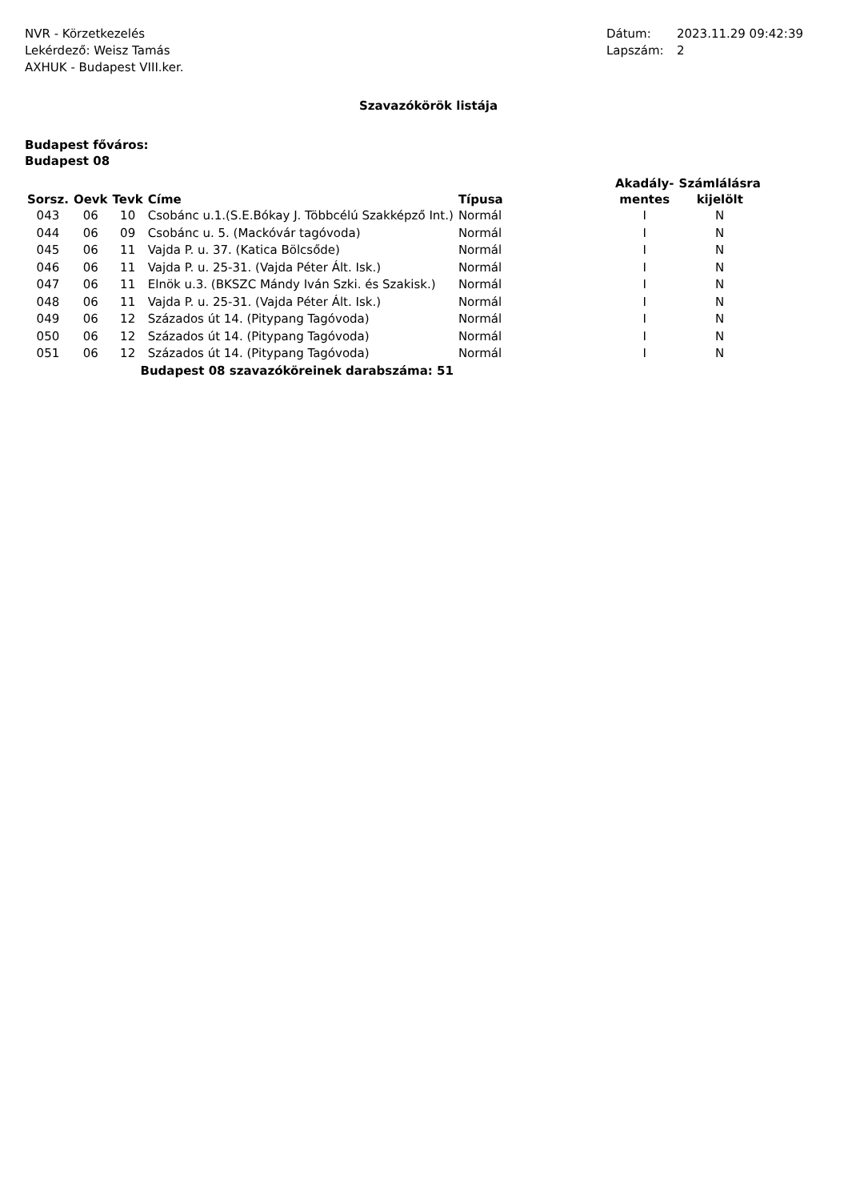NVR - Körzetkezelés
Lekérdező: Weisz Tamás
AXHUK - Budapest VIII.ker.
Dátum: 2023.11.29 09:42:39
Lapszám: 2
Szavazókörök listája
Budapest főváros:
Budapest 08
| Sorsz. | Oevk | Tevk | Címe | Típusa | Akadály- mentes | Számlálásra kijelölt |
| --- | --- | --- | --- | --- | --- | --- |
| 043 | 06 | 10 | Csobánc u.1.(S.E.Bókay J. Többcélú Szakképző Int.) | Normál | I | N |
| 044 | 06 | 09 | Csobánc u. 5. (Mackóvár tagóvoda) | Normál | I | N |
| 045 | 06 | 11 | Vajda P. u. 37. (Katica Bölcsőde) | Normál | I | N |
| 046 | 06 | 11 | Vajda P. u. 25-31. (Vajda Péter Ált. Isk.) | Normál | I | N |
| 047 | 06 | 11 | Elnök u.3. (BKSZC Mándy Iván Szki. és Szakisk.) | Normál | I | N |
| 048 | 06 | 11 | Vajda P. u. 25-31. (Vajda Péter Ált. Isk.) | Normál | I | N |
| 049 | 06 | 12 | Százados út 14. (Pitypang Tagóvoda) | Normál | I | N |
| 050 | 06 | 12 | Százados út 14. (Pitypang Tagóvoda) | Normál | I | N |
| 051 | 06 | 12 | Százados út 14. (Pitypang Tagóvoda) | Normál | I | N |
| Budapest 08 szavazóköreinek darabszáma: 51 | | | | | | |